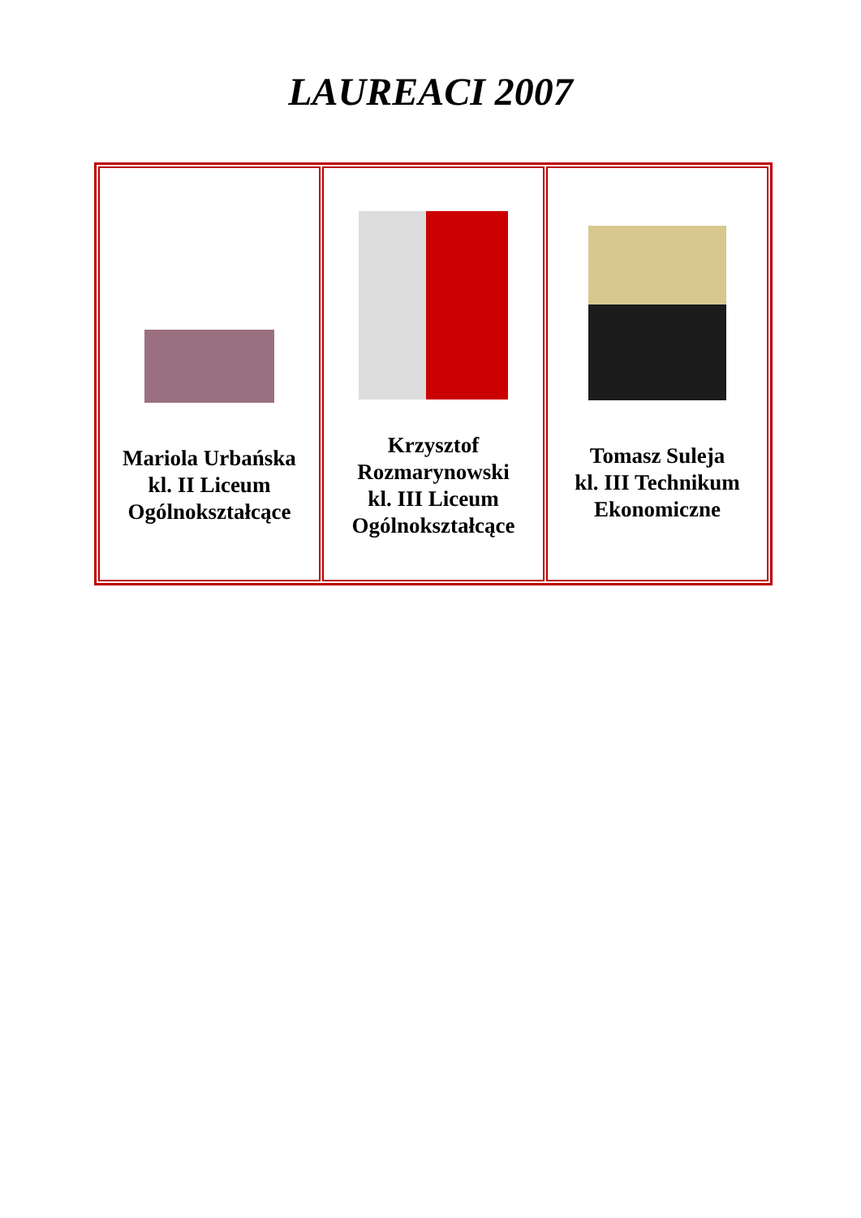LAUREACI 2007
| Mariola Urbańska kl. II Liceum Ogólnokształcące | Krzysztof Rozmarynowski kl. III Liceum Ogólnokształcące | Tomasz Suleja kl. III Technikum Ekonomiczne |